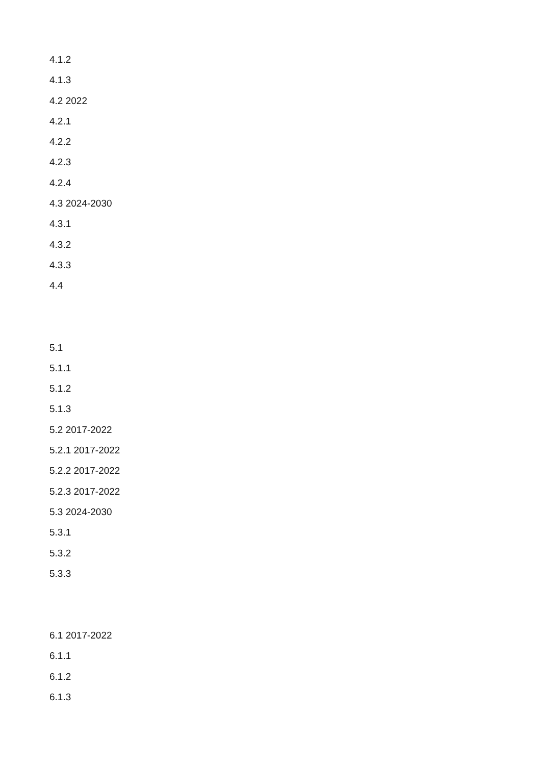4.1.2
4.1.3
4.2 2022
4.2.1
4.2.2
4.2.3
4.2.4
4.3 2024-2030
4.3.1
4.3.2
4.3.3
4.4
5.1
5.1.1
5.1.2
5.1.3
5.2 2017-2022
5.2.1 2017-2022
5.2.2 2017-2022
5.2.3 2017-2022
5.3 2024-2030
5.3.1
5.3.2
5.3.3
6.1 2017-2022
6.1.1
6.1.2
6.1.3